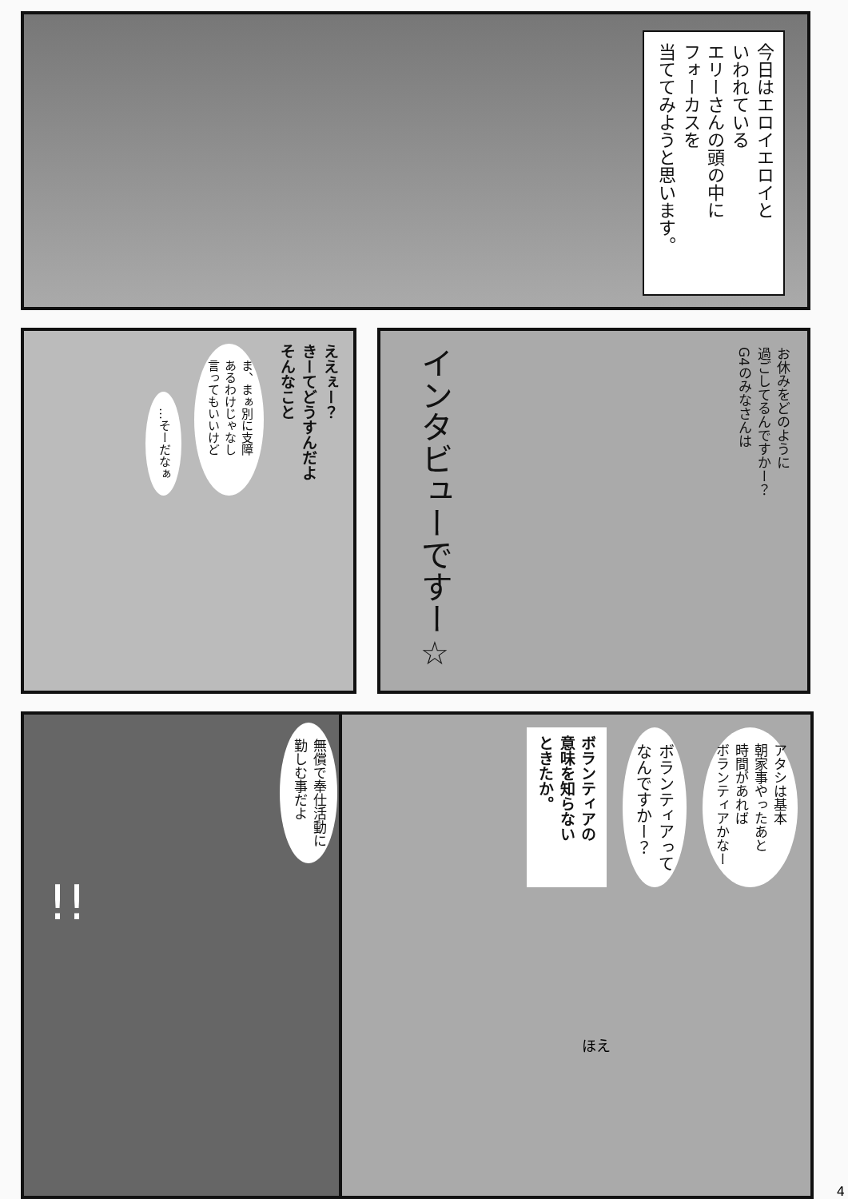今日はエロイエロイと
いわれている
エリーさんの頭の中に
フォーカスを
当ててみようと思います。
ええぇー？
きーてどうすんだよ
そんなこと
ま、まぁ別に支障
あるわけじゃなし
言ってもいいけど
…そーだなぁ
お休みをどのように
過ごしてるんですかー？
G4のみなさんは
インタビューですー☆
無償で奉仕活動に
勤しむ事だよ
!!
アタシは基本
朝家事やったあと
時間があれば
ボランティアかなー
ボランティアって
なんですかー？
ボランティアの
意味を知らない
ときたか。
ほえ
4